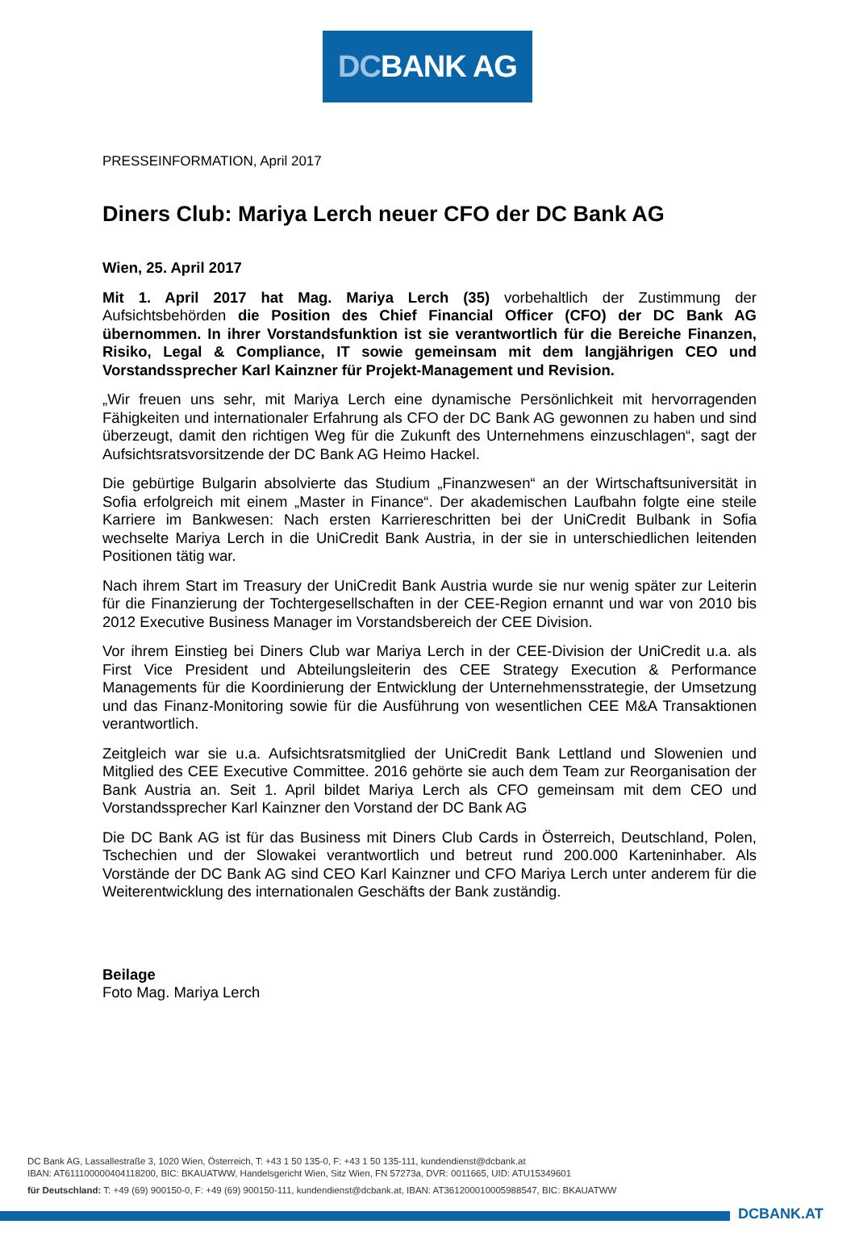DCBANK AG
PRESSEINFORMATION, April 2017
Diners Club: Mariya Lerch neuer CFO der DC Bank AG
Wien, 25. April 2017
Mit 1. April 2017 hat Mag. Mariya Lerch (35) vorbehaltlich der Zustimmung der Aufsichtsbehörden die Position des Chief Financial Officer (CFO) der DC Bank AG übernommen. In ihrer Vorstandsfunktion ist sie verantwortlich für die Bereiche Finanzen, Risiko, Legal & Compliance, IT sowie gemeinsam mit dem langjährigen CEO und Vorstandssprecher Karl Kainzner für Projekt-Management und Revision.
„Wir freuen uns sehr, mit Mariya Lerch eine dynamische Persönlichkeit mit hervorragenden Fähigkeiten und internationaler Erfahrung als CFO der DC Bank AG gewonnen zu haben und sind überzeugt, damit den richtigen Weg für die Zukunft des Unternehmens einzuschlagen“, sagt der Aufsichtsratsvorsitzende der DC Bank AG Heimo Hackel.
Die gebürtige Bulgarin absolvierte das Studium „Finanzwesen“ an der Wirtschaftsuniversität in Sofia erfolgreich mit einem „Master in Finance“. Der akademischen Laufbahn folgte eine steile Karriere im Bankwesen: Nach ersten Karriereschritten bei der UniCredit Bulbank in Sofia wechselte Mariya Lerch in die UniCredit Bank Austria, in der sie in unterschiedlichen leitenden Positionen tätig war.
Nach ihrem Start im Treasury der UniCredit Bank Austria wurde sie nur wenig später zur Leiterin für die Finanzierung der Tochtergesellschaften in der CEE-Region ernannt und war von 2010 bis 2012 Executive Business Manager im Vorstandsbereich der CEE Division.
Vor ihrem Einstieg bei Diners Club war Mariya Lerch in der CEE-Division der UniCredit u.a. als First Vice President und Abteilungsleiterin des CEE Strategy Execution & Performance Managements für die Koordinierung der Entwicklung der Unternehmensstrategie, der Umsetzung und das Finanz-Monitoring sowie für die Ausführung von wesentlichen CEE M&A Transaktionen verantwortlich.
Zeitgleich war sie u.a. Aufsichtsratsmitglied der UniCredit Bank Lettland und Slowenien und Mitglied des CEE Executive Committee. 2016 gehörte sie auch dem Team zur Reorganisation der Bank Austria an. Seit 1. April bildet Mariya Lerch als CFO gemeinsam mit dem CEO und Vorstandssprecher Karl Kainzner den Vorstand der DC Bank AG
Die DC Bank AG ist für das Business mit Diners Club Cards in Österreich, Deutschland, Polen, Tschechien und der Slowakei verantwortlich und betreut rund 200.000 Karteninhaber. Als Vorstände der DC Bank AG sind CEO Karl Kainzner und CFO Mariya Lerch unter anderem für die Weiterentwicklung des internationalen Geschäfts der Bank zuständig.
Beilage
Foto Mag. Mariya Lerch
DC Bank AG, Lassallestraße 3, 1020 Wien, Österreich, T: +43 1 50 135-0, F: +43 1 50 135-111, kundendienst@dcbank.at
IBAN: AT611100000404118200, BIC: BKAUATWW, Handelsgericht Wien, Sitz Wien, FN 57273a, DVR: 0011665, UID: ATU15349601
für Deutschland: T: +49 (69) 900150-0, F: +49 (69) 900150-111, kundendienst@dcbank.at, IBAN: AT361200010005988547, BIC: BKAUATWW
DCBANK.AT